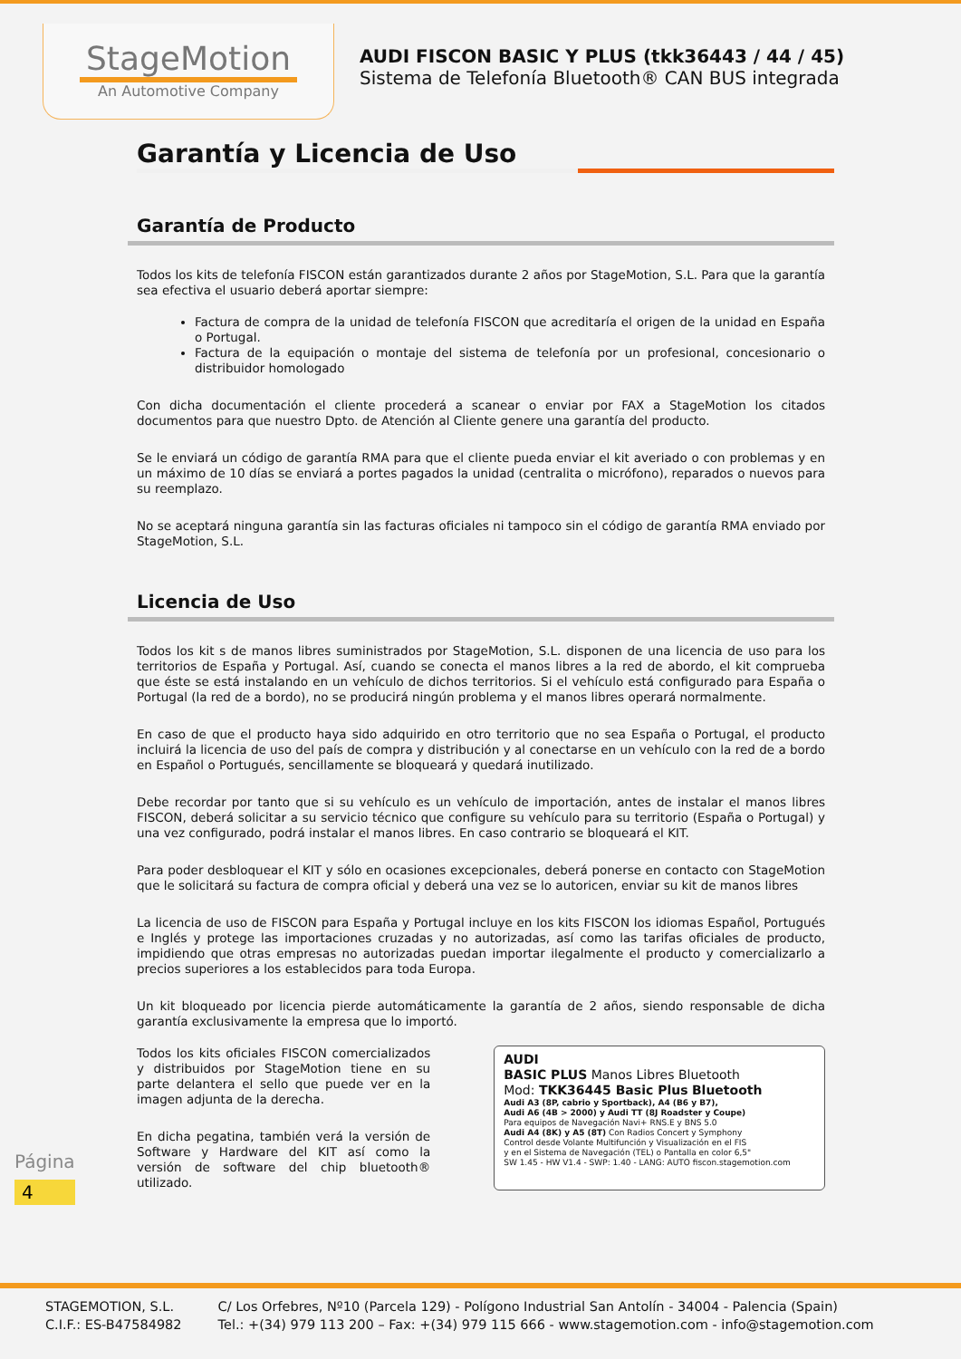StageMotion
An Automotive Company
AUDI FISCON BASIC Y PLUS (tkk36443 / 44 / 45)
Sistema de Telefonía Bluetooth® CAN BUS integrada
Garantía y Licencia de Uso
Garantía de Producto
Todos los kits de telefonía FISCON están garantizados durante 2 años por StageMotion, S.L. Para que la garantía sea efectiva el usuario deberá aportar siempre:
Factura de compra de la unidad de telefonía FISCON que acreditaría el origen de la unidad en España o Portugal.
Factura de la equipación o montaje del sistema de telefonía por un profesional, concesionario o distribuidor homologado
Con dicha documentación el cliente procederá a scanear o enviar por FAX a StageMotion los citados documentos para que nuestro Dpto. de Atención al Cliente genere una garantía del producto.
Se le enviará un código de garantía RMA para que el cliente pueda enviar el kit averiado o con problemas y en un máximo de 10 días se enviará a portes pagados la unidad (centralita o micrófono), reparados o nuevos para su reemplazo.
No se aceptará ninguna garantía sin las facturas oficiales ni tampoco sin el código de garantía RMA enviado por StageMotion, S.L.
Licencia de Uso
Todos los kit s de manos libres suministrados por StageMotion, S.L. disponen de una licencia de uso para los territorios de España y Portugal. Así, cuando se conecta el manos libres a la red de abordo, el kit comprueba que éste se está instalando en un vehículo de dichos territorios. Si el vehículo está configurado para España o Portugal (la red de a bordo), no se producirá ningún problema y el manos libres operará normalmente.
En caso de que el producto haya sido adquirido en otro territorio que no sea España o Portugal, el producto incluirá la licencia de uso del país de compra y distribución y al conectarse en un vehículo con la red de a bordo en Español o Portugués, sencillamente se bloqueará y quedará inutilizado.
Debe recordar por tanto que si su vehículo es un vehículo de importación, antes de instalar el manos libres FISCON, deberá solicitar a su servicio técnico que configure su vehículo para su territorio (España o Portugal) y una vez configurado, podrá instalar el manos libres. En caso contrario se bloqueará el KIT.
Para poder desbloquear el KIT y sólo en ocasiones excepcionales, deberá ponerse en contacto con StageMotion que le solicitará su factura de compra oficial y deberá una vez se lo autoricen, enviar su kit de manos libres
La licencia de uso de FISCON para España y Portugal incluye en los kits FISCON los idiomas Español, Portugués e Inglés y protege las importaciones cruzadas y no autorizadas, así como las tarifas oficiales de producto, impidiendo que otras empresas no autorizadas puedan importar ilegalmente el producto y comercializarlo a precios superiores a los establecidos para toda Europa.
Un kit bloqueado por licencia pierde automáticamente la garantía de 2 años, siendo responsable de dicha garantía exclusivamente la empresa que lo importó.
Todos los kits oficiales FISCON comercializados y distribuidos por StageMotion tiene en su parte delantera el sello que puede ver en la imagen adjunta de la derecha.
En dicha pegatina, también verá la versión de Software y Hardware del KIT así como la versión de software del chip bluetooth® utilizado.
AUDI
BASIC PLUS Manos Libres Bluetooth
Mod: TKK36445 Basic Plus Bluetooth
Audi A3 (8P, cabrio y Sportback), A4 (B6 y B7),
Audi A6 (4B > 2000) y Audi TT (8J Roadster y Coupe)
Para equipos de Navegación Navi+ RNS.E y BNS 5.0
Audi A4 (8K) y A5 (8T) Con Radios Concert y Symphony
Control desde Volante Multifunción y Visualización en el FIS
y en el Sistema de Navegación (TEL) o Pantalla en color 6,5"
SW 1.45 - HW V1.4 - SWP: 1.40 - LANG: AUTO fiscon.stagemotion.com
Página
4
STAGEMOTION, S.L.
C.I.F.: ES-B47584982
C/ Los Orfebres, Nº10 (Parcela 129) - Polígono Industrial San Antolín - 34004 - Palencia (Spain)
Tel.: +(34) 979 113 200 – Fax: +(34) 979 115 666 - www.stagemotion.com - info@stagemotion.com